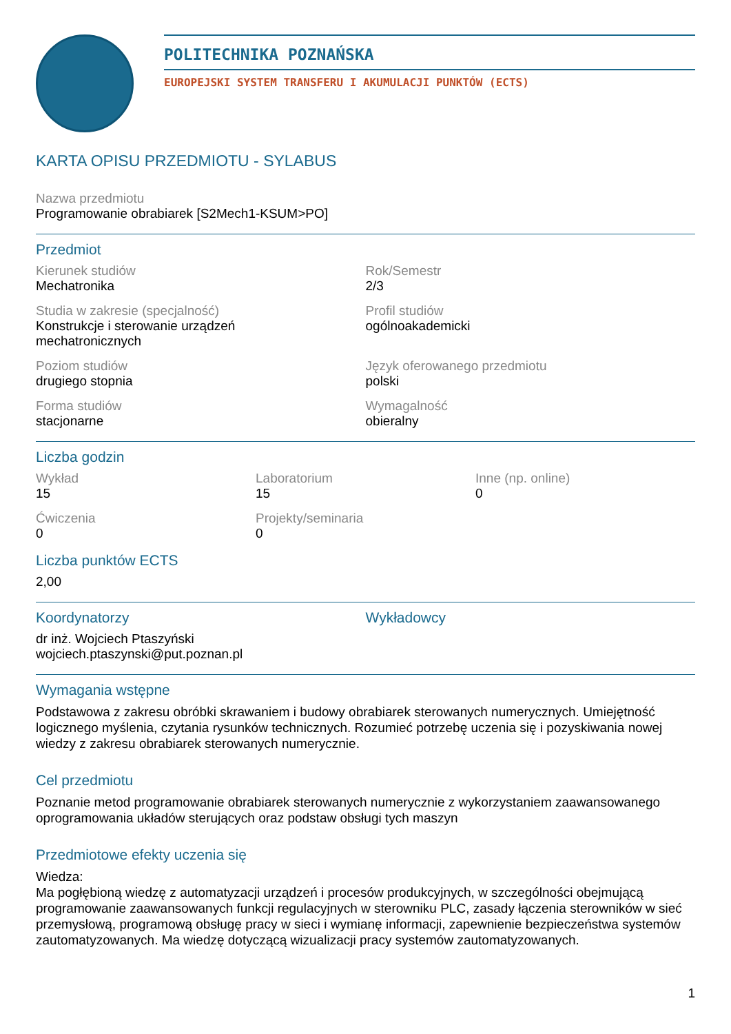POLITECHNIKA POZNAŃSKA
EUROPEJSKI SYSTEM TRANSFERU I AKUMULACJI PUNKTÓW (ECTS)
KARTA OPISU PRZEDMIOTU - SYLABUS
Nazwa przedmiotu
Programowanie obrabiarek [S2Mech1-KSUM>PO]
Przedmiot
Kierunek studiów
Mechatronika
Rok/Semestr
2/3
Studia w zakresie (specjalność)
Konstrukcje i sterowanie urządzeń
mechatronicznych
Profil studiów
ogólnoakademicki
Poziom studiów
drugiego stopnia
Język oferowanego przedmiotu
polski
Forma studiów
stacjonarne
Wymagalność
obieralny
Liczba godzin
Wykład
15
Laboratorium
15
Inne (np. online)
0
Ćwiczenia
0
Projekty/seminaria
0
Liczba punktów ECTS
2,00
Koordynatorzy
dr inż. Wojciech Ptaszyński
wojciech.ptaszynski@put.poznan.pl
Wykładowcy
Wymagania wstępne
Podstawowa z zakresu obróbki skrawaniem i budowy obrabiarek sterowanych numerycznych. Umiejętność logicznego myślenia, czytania rysunków technicznych. Rozumieć potrzebę uczenia się i pozyskiwania nowej wiedzy z zakresu obrabiarek sterowanych numerycznie.
Cel przedmiotu
Poznanie metod programowanie obrabiarek sterowanych numerycznie z wykorzystaniem zaawansowanego oprogramowania układów sterujących oraz podstaw obsługi tych maszyn
Przedmiotowe efekty uczenia się
Wiedza:
Ma pogłębioną wiedzę z automatyzacji urządzeń i procesów produkcyjnych, w szczególności obejmującą programowanie zaawansowanych funkcji regulacyjnych w sterowniku PLC, zasady łączenia sterowników w sieć przemysłową, programową obsługę pracy w sieci i wymianę informacji, zapewnienie bezpieczeństwa systemów zautomatyzowanych. Ma wiedzę dotyczącą wizualizacji pracy systemów zautomatyzowanych.
1